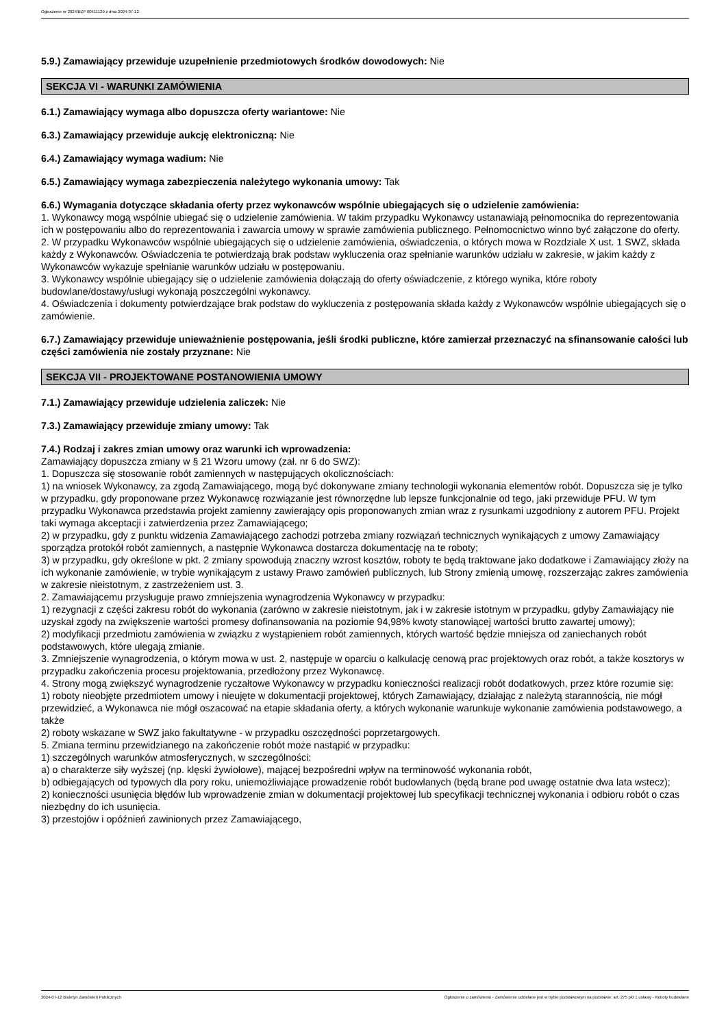Ogłoszenie nr 2024/BZP 00411129 z dnia 2024-07-12
5.9.) Zamawiający przewiduje uzupełnienie przedmiotowych środków dowodowych: Nie
SEKCJA VI - WARUNKI ZAMÓWIENIA
6.1.) Zamawiający wymaga albo dopuszcza oferty wariantowe: Nie
6.3.) Zamawiający przewiduje aukcję elektroniczną: Nie
6.4.) Zamawiający wymaga wadium: Nie
6.5.) Zamawiający wymaga zabezpieczenia należytego wykonania umowy: Tak
6.6.) Wymagania dotyczące składania oferty przez wykonawców wspólnie ubiegających się o udzielenie zamówienia:
1. Wykonawcy mogą wspólnie ubiegać się o udzielenie zamówienia. W takim przypadku Wykonawcy ustanawiają pełnomocnika do reprezentowania ich w postępowaniu albo do reprezentowania i zawarcia umowy w sprawie zamówienia publicznego. Pełnomocnictwo winno być załączone do oferty.
2. W przypadku Wykonawców wspólnie ubiegających się o udzielenie zamówienia, oświadczenia, o których mowa w Rozdziale X ust. 1 SWZ, składa każdy z Wykonawców. Oświadczenia te potwierdzają brak podstaw wykluczenia oraz spełnianie warunków udziału w zakresie, w jakim każdy z Wykonawców wykazuje spełnianie warunków udziału w postępowaniu.
3. Wykonawcy wspólnie ubiegający się o udzielenie zamówienia dołączają do oferty oświadczenie, z którego wynika, które roboty budowlane/dostawy/usługi wykonają poszczególni wykonawcy.
4. Oświadczenia i dokumenty potwierdzające brak podstaw do wykluczenia z postępowania składa każdy z Wykonawców wspólnie ubiegających się o zamówienie.
6.7.) Zamawiający przewiduje unieważnienie postępowania, jeśli środki publiczne, które zamierzał przeznaczyć na sfinansowanie całości lub części zamówienia nie zostały przyznane: Nie
SEKCJA VII - PROJEKTOWANE POSTANOWIENIA UMOWY
7.1.) Zamawiający przewiduje udzielenia zaliczek: Nie
7.3.) Zamawiający przewiduje zmiany umowy: Tak
7.4.) Rodzaj i zakres zmian umowy oraz warunki ich wprowadzenia:
Zamawiający dopuszcza zmiany w § 21 Wzoru umowy (zał. nr 6 do SWZ):
1. Dopuszcza się stosowanie robót zamiennych w następujących okolicznościach:
1) na wniosek Wykonawcy, za zgodą Zamawiającego, mogą być dokonywane zmiany technologii wykonania elementów robót. Dopuszcza się je tylko w przypadku, gdy proponowane przez Wykonawcę rozwiązanie jest równorzędne lub lepsze funkcjonalnie od tego, jaki przewiduje PFU. W tym przypadku Wykonawca przedstawia projekt zamienny zawierający opis proponowanych zmian wraz z rysunkami uzgodniony z autorem PFU. Projekt taki wymaga akceptacji i zatwierdzenia przez Zamawiającego;
2) w przypadku, gdy z punktu widzenia Zamawiającego zachodzi potrzeba zmiany rozwiązań technicznych wynikających z umowy Zamawiający sporządza protokół robót zamiennych, a następnie Wykonawca dostarcza dokumentację na te roboty;
3) w przypadku, gdy określone w pkt. 2 zmiany spowodują znaczny wzrost kosztów, roboty te będą traktowane jako dodatkowe i Zamawiający złoży na ich wykonanie zamówienie, w trybie wynikającym z ustawy Prawo zamówień publicznych, lub Strony zmienią umowę, rozszerzając zakres zamówienia w zakresie nieistotnym, z zastrzeżeniem ust. 3.
2. Zamawiającemu przysługuje prawo zmniejszenia wynagrodzenia Wykonawcy w przypadku:
1) rezygnacji z części zakresu robót do wykonania (zarówno w zakresie nieistotnym, jak i w zakresie istotnym w przypadku, gdyby Zamawiający nie uzyskał zgody na zwiększenie wartości promesy dofinansowania na poziomie 94,98% kwoty stanowiącej wartości brutto zawartej umowy);
2) modyfikacji przedmiotu zamówienia w związku z wystąpieniem robót zamiennych, których wartość będzie mniejsza od zaniechanych robót podstawowych, które ulegają zmianie.
3. Zmniejszenie wynagrodzenia, o którym mowa w ust. 2, następuje w oparciu o kalkulację cenową prac projektowych oraz robót, a także kosztorys w przypadku zakończenia procesu projektowania, przedłożony przez Wykonawcę.
4. Strony mogą zwiększyć wynagrodzenie ryczałtowe Wykonawcy w przypadku konieczności realizacji robót dodatkowych, przez które rozumie się:
1) roboty nieobjęte przedmiotem umowy i nieujęte w dokumentacji projektowej, których Zamawiający, działając z należytą starannością, nie mógł przewidzieć, a Wykonawca nie mógł oszacować na etapie składania oferty, a których wykonanie warunkuje wykonanie zamówienia podstawowego, a także
2) roboty wskazane w SWZ jako fakultatywne - w przypadku oszczędności poprzetargowych.
5. Zmiana terminu przewidzianego na zakończenie robót może nastąpić w przypadku:
1) szczególnych warunków atmosferycznych, w szczególności:
a) o charakterze siły wyższej (np. klęski żywiołowe), mającej bezpośredni wpływ na terminowość wykonania robót,
b) odbiegających od typowych dla pory roku, uniemożliwiające prowadzenie robót budowlanych (będą brane pod uwagę ostatnie dwa lata wstecz);
2) konieczności usunięcia błędów lub wprowadzenie zmian w dokumentacji projektowej lub specyfikacji technicznej wykonania i odbioru robót o czas niezbędny do ich usunięcia.
3) przestojów i opóźnień zawinionych przez Zamawiającego,
2024-07-12 Biuletyn Zamówień Publicznych Ogłoszenie o zamówieniu - Zamówienie udzielane jest w trybie podstawowym na podstawie: art. 275 pkt 1 ustawy - Roboty budowlane